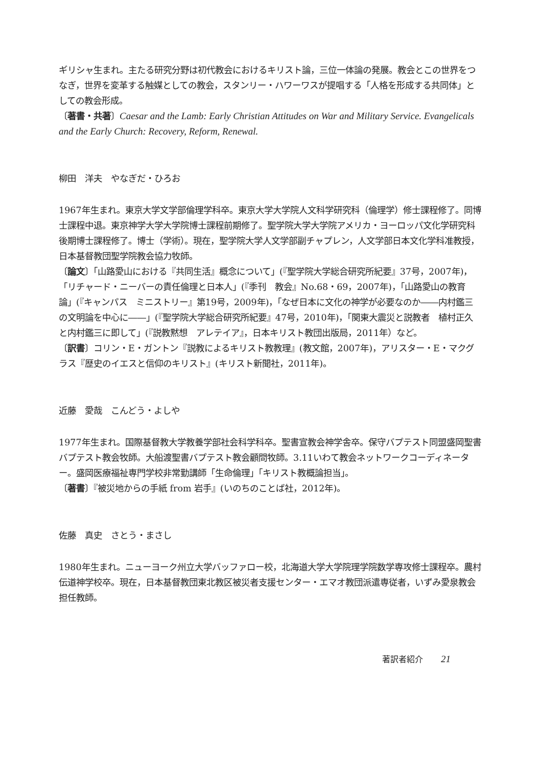ギリシャ生まれ。主たる研究分野は初代教会におけるキリスト論，三位一体論の発展。教会とこの世界をつなぎ，世界を変革する触媒としての教会，スタンリー・ハワーワスが提唱する「人格を形成する共同体」としての教会形成。
〔著書・共著〕Caesar and the Lamb: Early Christian Attitudes on War and Military Service. Evangelicals and the Early Church: Recovery, Reform, Renewal.
柳田　洋夫　やなぎだ・ひろお
1967年生まれ。東京大学文学部倫理学科卒。東京大学大学院人文科学研究科（倫理学）修士課程修了。同博士課程中退。東京神学大学大学院博士課程前期修了。聖学院大学大学院アメリカ・ヨーロッパ文化学研究科後期博士課程修了。博士（学術）。現在，聖学院大学人文学部副チャプレン，人文学部日本文化学科准教授，日本基督教団聖学院教会協力牧師。
〔論文〕「山路愛山における『共同生活』概念について」(『聖学院大学総合研究所紀要』37号，2007年)，「リチャード・ニーバーの責任倫理と日本人」(『季刊　教会』No.68・69，2007年)，「山路愛山の教育論」(『キャンパス　ミニストリー』第19号，2009年)，「なぜ日本に文化の神学が必要なのか――内村鑑三の文明論を中心に――」(『聖学院大学総合研究所紀要』47号，2010年)，「関東大震災と説教者　植村正久と内村鑑三に即して」(『説教黙想　アレテイア』，日本キリスト教団出版局，2011年）など。
〔訳書〕コリン・E・ガントン『説教によるキリスト教教理』(教文館，2007年)，アリスター・E・マクグラス『歴史のイエスと信仰のキリスト』(キリスト新聞社，2011年)。
近藤　愛哉　こんどう・よしや
1977年生まれ。国際基督教大学教養学部社会科学科卒。聖書宣教会神学舎卒。保守バプテスト同盟盛岡聖書バプテスト教会牧師。大船渡聖書バプテスト教会顧問牧師。3.11いわて教会ネットワークコーディネーター。盛岡医療福祉専門学校非常勤講師「生命倫理」「キリスト教概論担当」。
〔著書〕『被災地からの手紙 from 岩手』(いのちのことば社，2012年)。
佐藤　真史　さとう・まさし
1980年生まれ。ニューヨーク州立大学バッファロー校，北海道大学大学院理学院数学専攻修士課程卒。農村伝道神学校卒。現在，日本基督教団東北教区被災者支援センター・エマオ教団派遣専従者，いずみ愛泉教会担任教師。
著訳者紹介 21